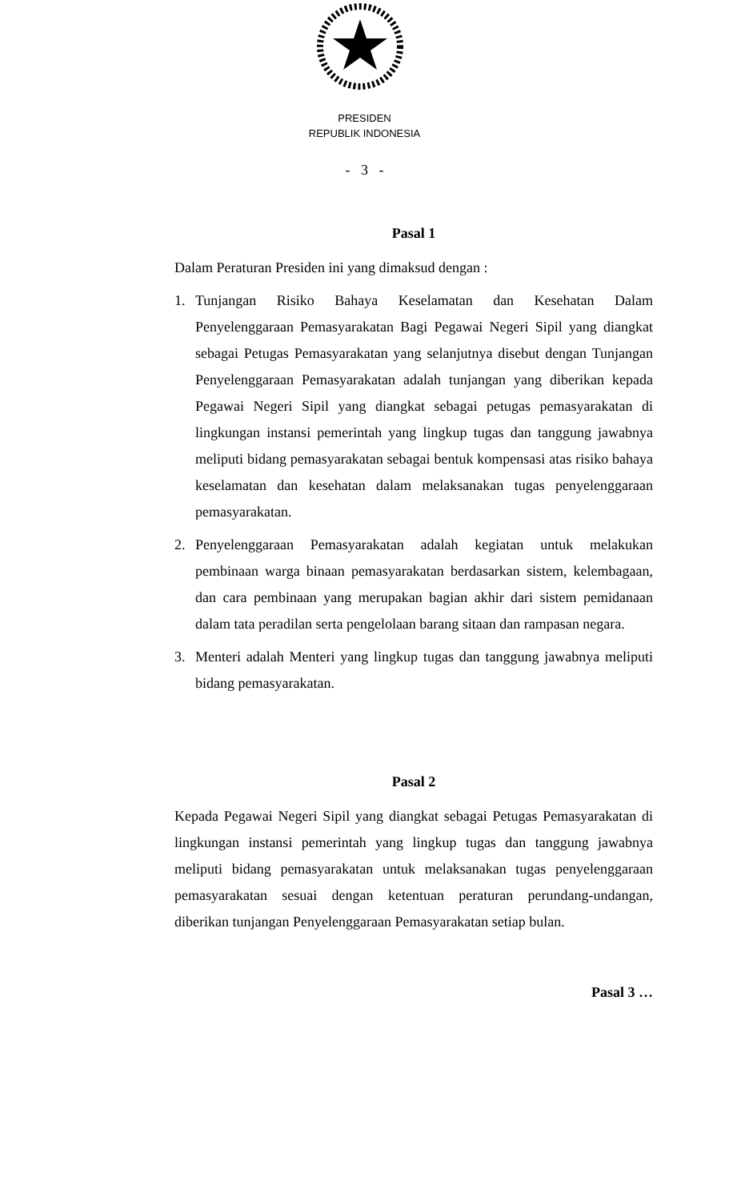PRESIDEN
REPUBLIK INDONESIA
- 3 -
Pasal 1
Dalam Peraturan Presiden ini yang dimaksud dengan :
1. Tunjangan Risiko Bahaya Keselamatan dan Kesehatan Dalam Penyelenggaraan Pemasyarakatan Bagi Pegawai Negeri Sipil yang diangkat sebagai Petugas Pemasyarakatan yang selanjutnya disebut dengan Tunjangan Penyelenggaraan Pemasyarakatan adalah tunjangan yang diberikan kepada Pegawai Negeri Sipil yang diangkat sebagai petugas pemasyarakatan di lingkungan instansi pemerintah yang lingkup tugas dan tanggung jawabnya meliputi bidang pemasyarakatan sebagai bentuk kompensasi atas risiko bahaya keselamatan dan kesehatan dalam melaksanakan tugas penyelenggaraan pemasyarakatan.
2. Penyelenggaraan Pemasyarakatan adalah kegiatan untuk melakukan pembinaan warga binaan pemasyarakatan berdasarkan sistem, kelembagaan, dan cara pembinaan yang merupakan bagian akhir dari sistem pemidanaan dalam tata peradilan serta pengelolaan barang sitaan dan rampasan negara.
3. Menteri adalah Menteri yang lingkup tugas dan tanggung jawabnya meliputi bidang pemasyarakatan.
Pasal 2
Kepada Pegawai Negeri Sipil yang diangkat sebagai Petugas Pemasyarakatan di lingkungan instansi pemerintah yang lingkup tugas dan tanggung jawabnya meliputi bidang pemasyarakatan untuk melaksanakan tugas penyelenggaraan pemasyarakatan sesuai dengan ketentuan peraturan perundang-undangan, diberikan tunjangan Penyelenggaraan Pemasyarakatan setiap bulan.
Pasal 3 …